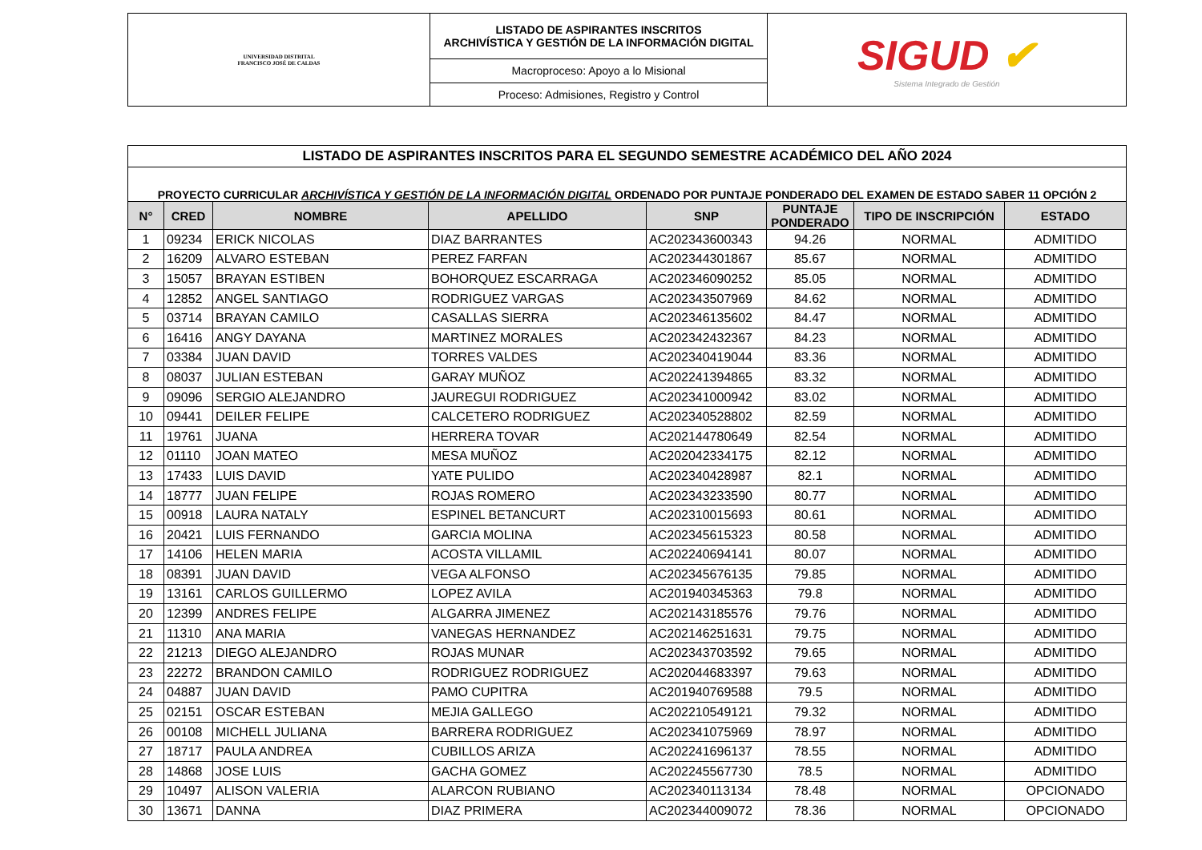| UNIVERSIDAD DISTRITAL FRANCISCO JOSÉ DE CALDAS | LISTADO DE ASPIRANTES INSCRITOS ARCHIVÍSTICA Y GESTIÓN DE LA INFORMACIÓN DIGITAL | SIGUD ✔ Sistema Integrado de Gestión |
| | Macroproceso: Apoyo a lo Misional | |
| | Proceso: Admisiones, Registro y Control | |
| LISTADO DE ASPIRANTES INSCRITOS PARA EL SEGUNDO SEMESTRE ACADÉMICO DEL AÑO 2024 | | | | | | | |
| PROYECTO CURRICULAR ARCHIVÍSTICA Y GESTIÓN DE LA INFORMACIÓN DIGITAL ORDENADO POR PUNTAJE PONDERADO DEL EXAMEN DE ESTADO SABER 11 OPCIÓN 2 | | | | | | | |
| N° | CRED | NOMBRE | APELLIDO | SNP | PUNTAJE PONDERADO | TIPO DE INSCRIPCIÓN | ESTADO |
| 1 | 09234 | ERICK NICOLAS | DIAZ BARRANTES | AC202343600343 | 94.26 | NORMAL | ADMITIDO |
| 2 | 16209 | ALVARO ESTEBAN | PEREZ FARFAN | AC202344301867 | 85.67 | NORMAL | ADMITIDO |
| 3 | 15057 | BRAYAN ESTIBEN | BOHORQUEZ ESCARRAGA | AC202346090252 | 85.05 | NORMAL | ADMITIDO |
| 4 | 12852 | ANGEL SANTIAGO | RODRIGUEZ VARGAS | AC202343507969 | 84.62 | NORMAL | ADMITIDO |
| 5 | 03714 | BRAYAN CAMILO | CASALLAS SIERRA | AC202346135602 | 84.47 | NORMAL | ADMITIDO |
| 6 | 16416 | ANGY DAYANA | MARTINEZ MORALES | AC202342432367 | 84.23 | NORMAL | ADMITIDO |
| 7 | 03384 | JUAN DAVID | TORRES VALDES | AC202340419044 | 83.36 | NORMAL | ADMITIDO |
| 8 | 08037 | JULIAN ESTEBAN | GARAY MUÑOZ | AC202241394865 | 83.32 | NORMAL | ADMITIDO |
| 9 | 09096 | SERGIO ALEJANDRO | JAUREGUI RODRIGUEZ | AC202341000942 | 83.02 | NORMAL | ADMITIDO |
| 10 | 09441 | DEILER FELIPE | CALCETERO RODRIGUEZ | AC202340528802 | 82.59 | NORMAL | ADMITIDO |
| 11 | 19761 | JUANA | HERRERA TOVAR | AC202144780649 | 82.54 | NORMAL | ADMITIDO |
| 12 | 01110 | JOAN MATEO | MESA MUÑOZ | AC202042334175 | 82.12 | NORMAL | ADMITIDO |
| 13 | 17433 | LUIS DAVID | YATE PULIDO | AC202340428987 | 82.1 | NORMAL | ADMITIDO |
| 14 | 18777 | JUAN FELIPE | ROJAS ROMERO | AC202343233590 | 80.77 | NORMAL | ADMITIDO |
| 15 | 00918 | LAURA NATALY | ESPINEL BETANCURT | AC202310015693 | 80.61 | NORMAL | ADMITIDO |
| 16 | 20421 | LUIS FERNANDO | GARCIA MOLINA | AC202345615323 | 80.58 | NORMAL | ADMITIDO |
| 17 | 14106 | HELEN MARIA | ACOSTA VILLAMIL | AC202240694141 | 80.07 | NORMAL | ADMITIDO |
| 18 | 08391 | JUAN DAVID | VEGA ALFONSO | AC202345676135 | 79.85 | NORMAL | ADMITIDO |
| 19 | 13161 | CARLOS GUILLERMO | LOPEZ AVILA | AC201940345363 | 79.8 | NORMAL | ADMITIDO |
| 20 | 12399 | ANDRES FELIPE | ALGARRA JIMENEZ | AC202143185576 | 79.76 | NORMAL | ADMITIDO |
| 21 | 11310 | ANA MARIA | VANEGAS HERNANDEZ | AC202146251631 | 79.75 | NORMAL | ADMITIDO |
| 22 | 21213 | DIEGO ALEJANDRO | ROJAS MUNAR | AC202343703592 | 79.65 | NORMAL | ADMITIDO |
| 23 | 22272 | BRANDON CAMILO | RODRIGUEZ RODRIGUEZ | AC202044683397 | 79.63 | NORMAL | ADMITIDO |
| 24 | 04887 | JUAN DAVID | PAMO CUPITRA | AC201940769588 | 79.5 | NORMAL | ADMITIDO |
| 25 | 02151 | OSCAR ESTEBAN | MEJIA GALLEGO | AC202210549121 | 79.32 | NORMAL | ADMITIDO |
| 26 | 00108 | MICHELL JULIANA | BARRERA RODRIGUEZ | AC202341075969 | 78.97 | NORMAL | ADMITIDO |
| 27 | 18717 | PAULA ANDREA | CUBILLOS ARIZA | AC202241696137 | 78.55 | NORMAL | ADMITIDO |
| 28 | 14868 | JOSE LUIS | GACHA GOMEZ | AC202245567730 | 78.5 | NORMAL | ADMITIDO |
| 29 | 10497 | ALISON VALERIA | ALARCON RUBIANO | AC202340113134 | 78.48 | NORMAL | OPCIONADO |
| 30 | 13671 | DANNA | DIAZ PRIMERA | AC202344009072 | 78.36 | NORMAL | OPCIONADO |